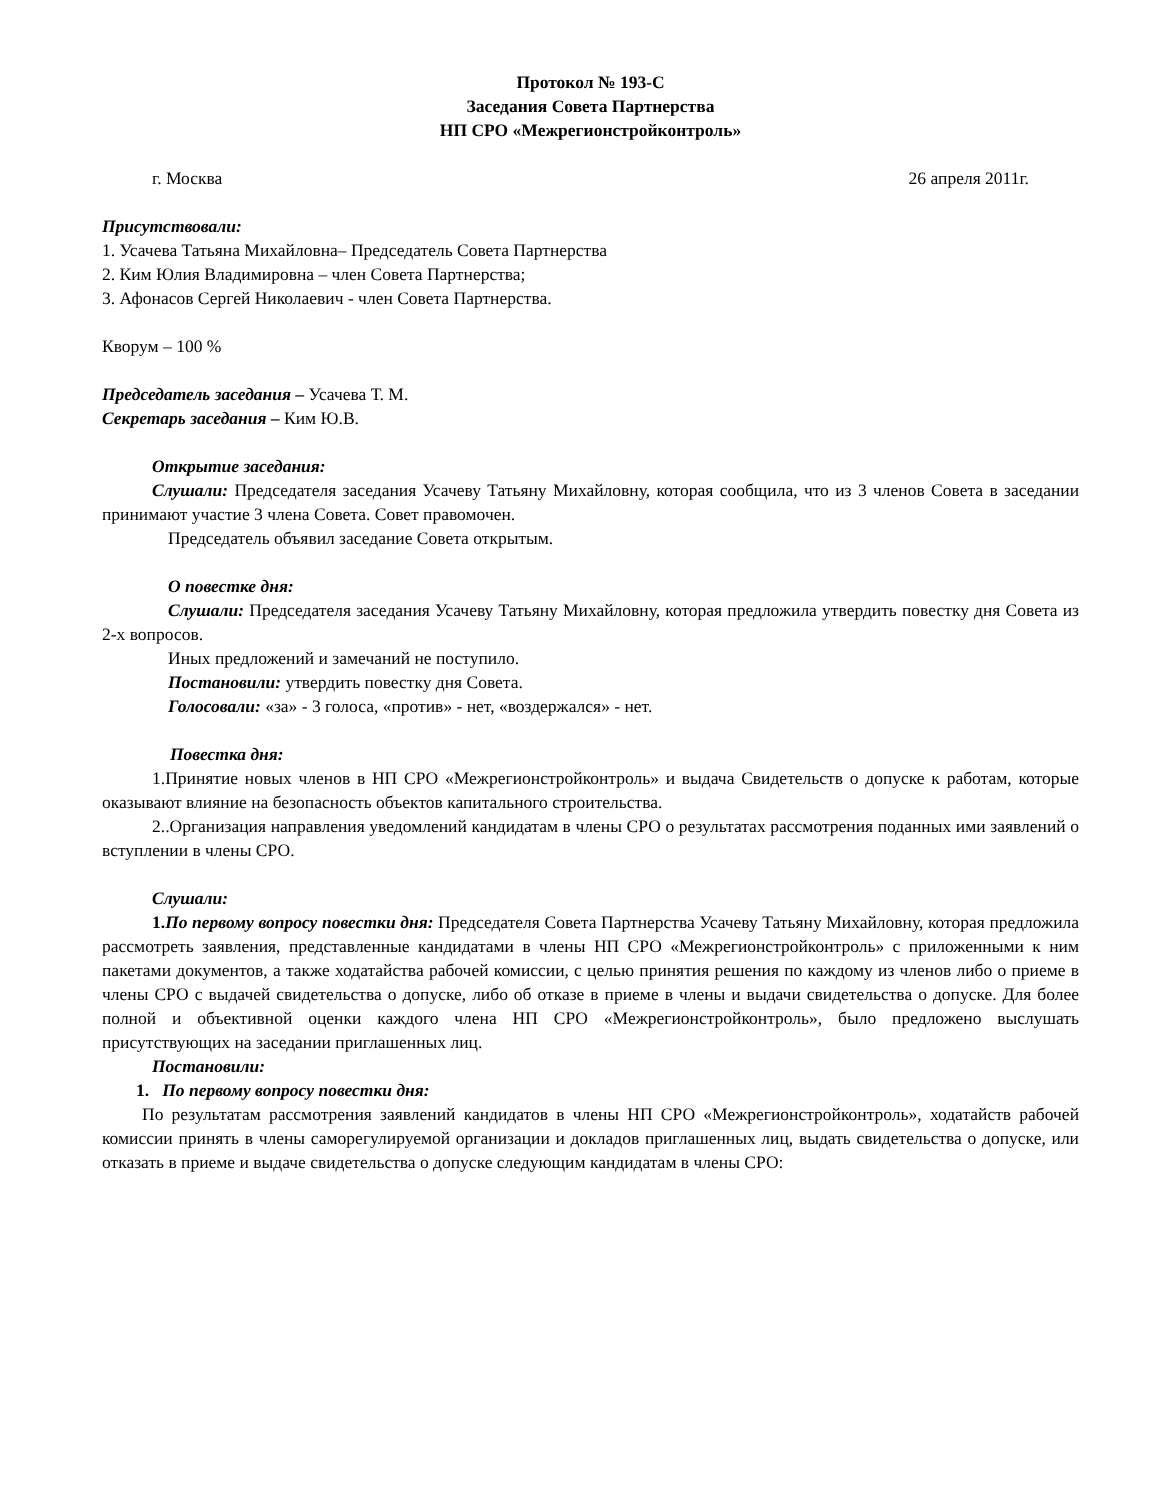Протокол № 193-С
Заседания Совета Партнерства
НП СРО «Межрегионстройконтроль»
г. Москва 26 апреля 2011г.
Присутствовали:
1. Усачева Татьяна Михайловна– Председатель Совета Партнерства
2. Ким Юлия Владимировна – член Совета Партнерства;
3. Афонасов Сергей Николаевич - член Совета Партнерства.
Кворум – 100 %
Председатель заседания – Усачева Т. М.
Секретарь заседания – Ким Ю.В.
Открытие заседания:
Слушали: Председателя заседания Усачеву Татьяну Михайловну, которая сообщила, что из 3 членов Совета в заседании принимают участие 3 члена Совета. Совет правомочен.
Председатель объявил заседание Совета открытым.
О повестке дня:
Слушали: Председателя заседания Усачеву Татьяну Михайловну, которая предложила утвердить повестку дня Совета из 2-х вопросов.
Иных предложений и замечаний не поступило.
Постановили: утвердить повестку дня Совета.
Голосовали: «за» - 3 голоса, «против» - нет, «воздержался» - нет.
Повестка дня:
1.Принятие новых членов в НП СРО «Межрегионстройконтроль» и выдача Свидетельств о допуске к работам, которые оказывают влияние на безопасность объектов капитального строительства.
2..Организация направления уведомлений кандидатам в члены СРО о результатах рассмотрения поданных ими заявлений о вступлении в члены СРО.
Слушали:
1. По первому вопросу повестки дня: Председателя Совета Партнерства Усачеву Татьяну Михайловну, которая предложила рассмотреть заявления, представленные кандидатами в члены НП СРО «Межрегионстройконтроль» с приложенными к ним пакетами документов, а также ходатайства рабочей комиссии, с целью принятия решения по каждому из членов либо о приеме в члены СРО с выдачей свидетельства о допуске, либо об отказе в приеме в члены и выдачи свидетельства о допуске. Для более полной и объективной оценки каждого члена НП СРО «Межрегионстройконтроль», было предложено выслушать присутствующих на заседании приглашенных лиц.
Постановили:
1. По первому вопросу повестки дня:
По результатам рассмотрения заявлений кандидатов в члены НП СРО «Межрегионстройконтроль», ходатайств рабочей комиссии принять в члены саморегулируемой организации и докладов приглашенных лиц, выдать свидетельства о допуске, или отказать в приеме и выдаче свидетельства о допуске следующим кандидатам в члены СРО: